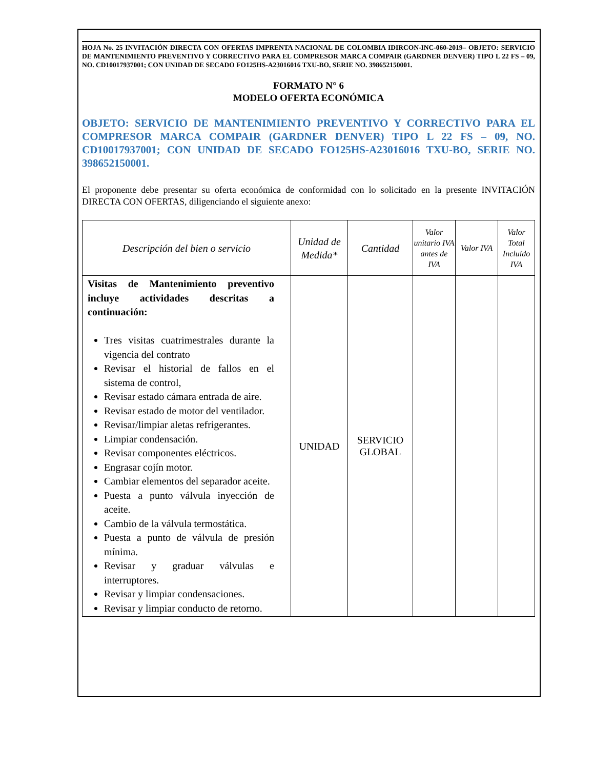HOJA No. 25 INVITACIÓN DIRECTA CON OFERTAS IMPRENTA NACIONAL DE COLOMBIA IDIRCON-INC-060-2019– OBJETO: SERVICIO DE MANTENIMIENTO PREVENTIVO Y CORRECTIVO PARA EL COMPRESOR MARCA COMPAIR (GARDNER DENVER) TIPO L 22 FS – 09, NO. CD10017937001; CON UNIDAD DE SECADO FO125HS-A23016016 TXU-BO, SERIE NO. 398652150001.
FORMATO N° 6
MODELO OFERTA ECONÓMICA
OBJETO: SERVICIO DE MANTENIMIENTO PREVENTIVO Y CORRECTIVO PARA EL COMPRESOR MARCA COMPAIR (GARDNER DENVER) TIPO L 22 FS – 09, NO. CD10017937001; CON UNIDAD DE SECADO FO125HS-A23016016 TXU-BO, SERIE NO. 398652150001.
El proponente debe presentar su oferta económica de conformidad con lo solicitado en la presente INVITACIÓN DIRECTA CON OFERTAS, diligenciando el siguiente anexo:
| Descripción del bien o servicio | Unidad de Medida* | Cantidad | Valor unitario IVA antes de IVA | Valor IVA | Valor Total Incluido IVA |
| --- | --- | --- | --- | --- | --- |
| Visitas de Mantenimiento preventivo incluye actividades descritas a continuación: Tres visitas cuatrimestrales durante la vigencia del contrato Revisar el historial de fallos en el sistema de control, Revisar estado cámara entrada de aire. Revisar estado de motor del ventilador. Revisar/limpiar aletas refrigerantes. Limpiar condensación. Revisar componentes eléctricos. Engrasar cojín motor. Cambiar elementos del separador aceite. Puesta a punto válvula inyección de aceite. Cambio de la válvula termostática. Puesta a punto de válvula de presión mínima. Revisar y graduar válvulas e interruptores. Revisar y limpiar condensaciones. Revisar y limpiar conducto de retorno. | UNIDAD | SERVICIO GLOBAL | | | |